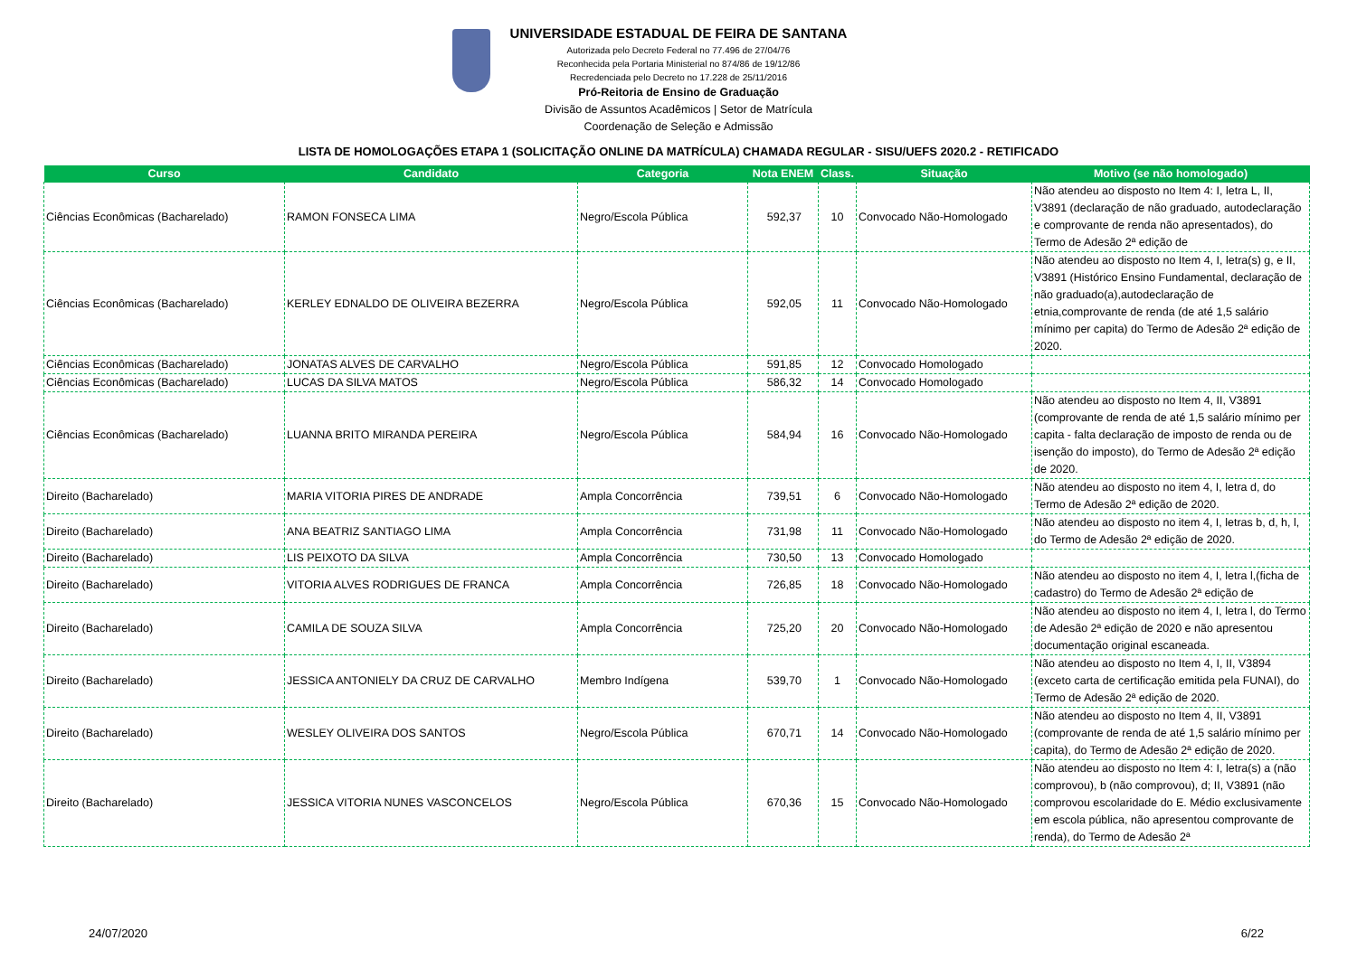UNIVERSIDADE ESTADUAL DE FEIRA DE SANTANA
Autorizada pelo Decreto Federal no 77.496 de 27/04/76
Reconhecida pela Portaria Ministerial no 874/86 de 19/12/86
Recredenciada pelo Decreto no 17.228 de 25/11/2016
Pró-Reitoria de Ensino de Graduação
Divisão de Assuntos Acadêmicos | Setor de Matrícula
Coordenação de Seleção e Admissão
LISTA DE HOMOLOGAÇÕES ETAPA 1 (SOLICITAÇÃO ONLINE DA MATRÍCULA) CHAMADA REGULAR - SISU/UEFS 2020.2 - RETIFICADO
| Curso | Candidato | Categoria | Nota ENEM | Class. | Situação | Motivo (se não homologado) |
| --- | --- | --- | --- | --- | --- | --- |
| Ciências Econômicas (Bacharelado) | RAMON FONSECA LIMA | Negro/Escola Pública | 592,37 | 10 | Convocado Não-Homologado | Não atendeu ao disposto no Item 4: I, letra L, II, V3891 (declaração de não graduado, autodeclaração e comprovante de renda não apresentados), do Termo de Adesão 2ª edição de |
| Ciências Econômicas (Bacharelado) | KERLEY EDNALDO DE OLIVEIRA BEZERRA | Negro/Escola Pública | 592,05 | 11 | Convocado Não-Homologado | Não atendeu ao disposto no Item 4, I, letra(s) g, e II, V3891 (Histórico Ensino Fundamental, declaração de não graduado(a),autodeclaração de etnia,comprovante de renda (de até 1,5 salário mínimo per capita) do Termo de Adesão 2ª edição de 2020. |
| Ciências Econômicas (Bacharelado) | JONATAS ALVES DE CARVALHO | Negro/Escola Pública | 591,85 | 12 | Convocado Homologado | |
| Ciências Econômicas (Bacharelado) | LUCAS DA SILVA MATOS | Negro/Escola Pública | 586,32 | 14 | Convocado Homologado | |
| Ciências Econômicas (Bacharelado) | LUANNA BRITO MIRANDA PEREIRA | Negro/Escola Pública | 584,94 | 16 | Convocado Não-Homologado | Não atendeu ao disposto no Item 4, II, V3891 (comprovante de renda de até 1,5 salário mínimo per capita - falta declaração de imposto de renda ou de isenção do imposto), do Termo de Adesão 2ª edição de 2020. |
| Direito (Bacharelado) | MARIA VITORIA PIRES DE ANDRADE | Ampla Concorrência | 739,51 | 6 | Convocado Não-Homologado | Não atendeu ao disposto no item 4, I, letra d, do Termo de Adesão 2ª edição de 2020. |
| Direito (Bacharelado) | ANA BEATRIZ SANTIAGO LIMA | Ampla Concorrência | 731,98 | 11 | Convocado Não-Homologado | Não atendeu ao disposto no item 4, I, letras b, d, h, l, do Termo de Adesão 2ª edição de 2020. |
| Direito (Bacharelado) | LIS PEIXOTO DA SILVA | Ampla Concorrência | 730,50 | 13 | Convocado Homologado | |
| Direito (Bacharelado) | VITORIA ALVES RODRIGUES DE FRANCA | Ampla Concorrência | 726,85 | 18 | Convocado Não-Homologado | Não atendeu ao disposto no item 4, I, letra l,(ficha de cadastro) do Termo de Adesão 2ª edição de |
| Direito (Bacharelado) | CAMILA DE SOUZA SILVA | Ampla Concorrência | 725,20 | 20 | Convocado Não-Homologado | Não atendeu ao disposto no item 4, I, letra l, do Termo de Adesão 2ª edição de 2020 e não apresentou documentação original escaneada. |
| Direito (Bacharelado) | JESSICA ANTONIELY DA CRUZ DE CARVALHO | Membro Indígena | 539,70 | 1 | Convocado Não-Homologado | Não atendeu ao disposto no Item 4, I, II, V3894 (exceto carta de certificação emitida pela FUNAI), do Termo de Adesão 2ª edição de 2020. |
| Direito (Bacharelado) | WESLEY OLIVEIRA DOS SANTOS | Negro/Escola Pública | 670,71 | 14 | Convocado Não-Homologado | Não atendeu ao disposto no Item 4, II, V3891 (comprovante de renda de até 1,5 salário mínimo per capita), do Termo de Adesão 2ª edição de 2020. |
| Direito (Bacharelado) | JESSICA VITORIA NUNES VASCONCELOS | Negro/Escola Pública | 670,36 | 15 | Convocado Não-Homologado | Não atendeu ao disposto no Item 4: I, letra(s) a (não comprovou), b (não comprovou), d; II, V3891 (não comprovou escolaridade do E. Médio exclusivamente em escola pública, não apresentou comprovante de renda), do Termo de Adesão 2ª |
24/07/2020 6/22